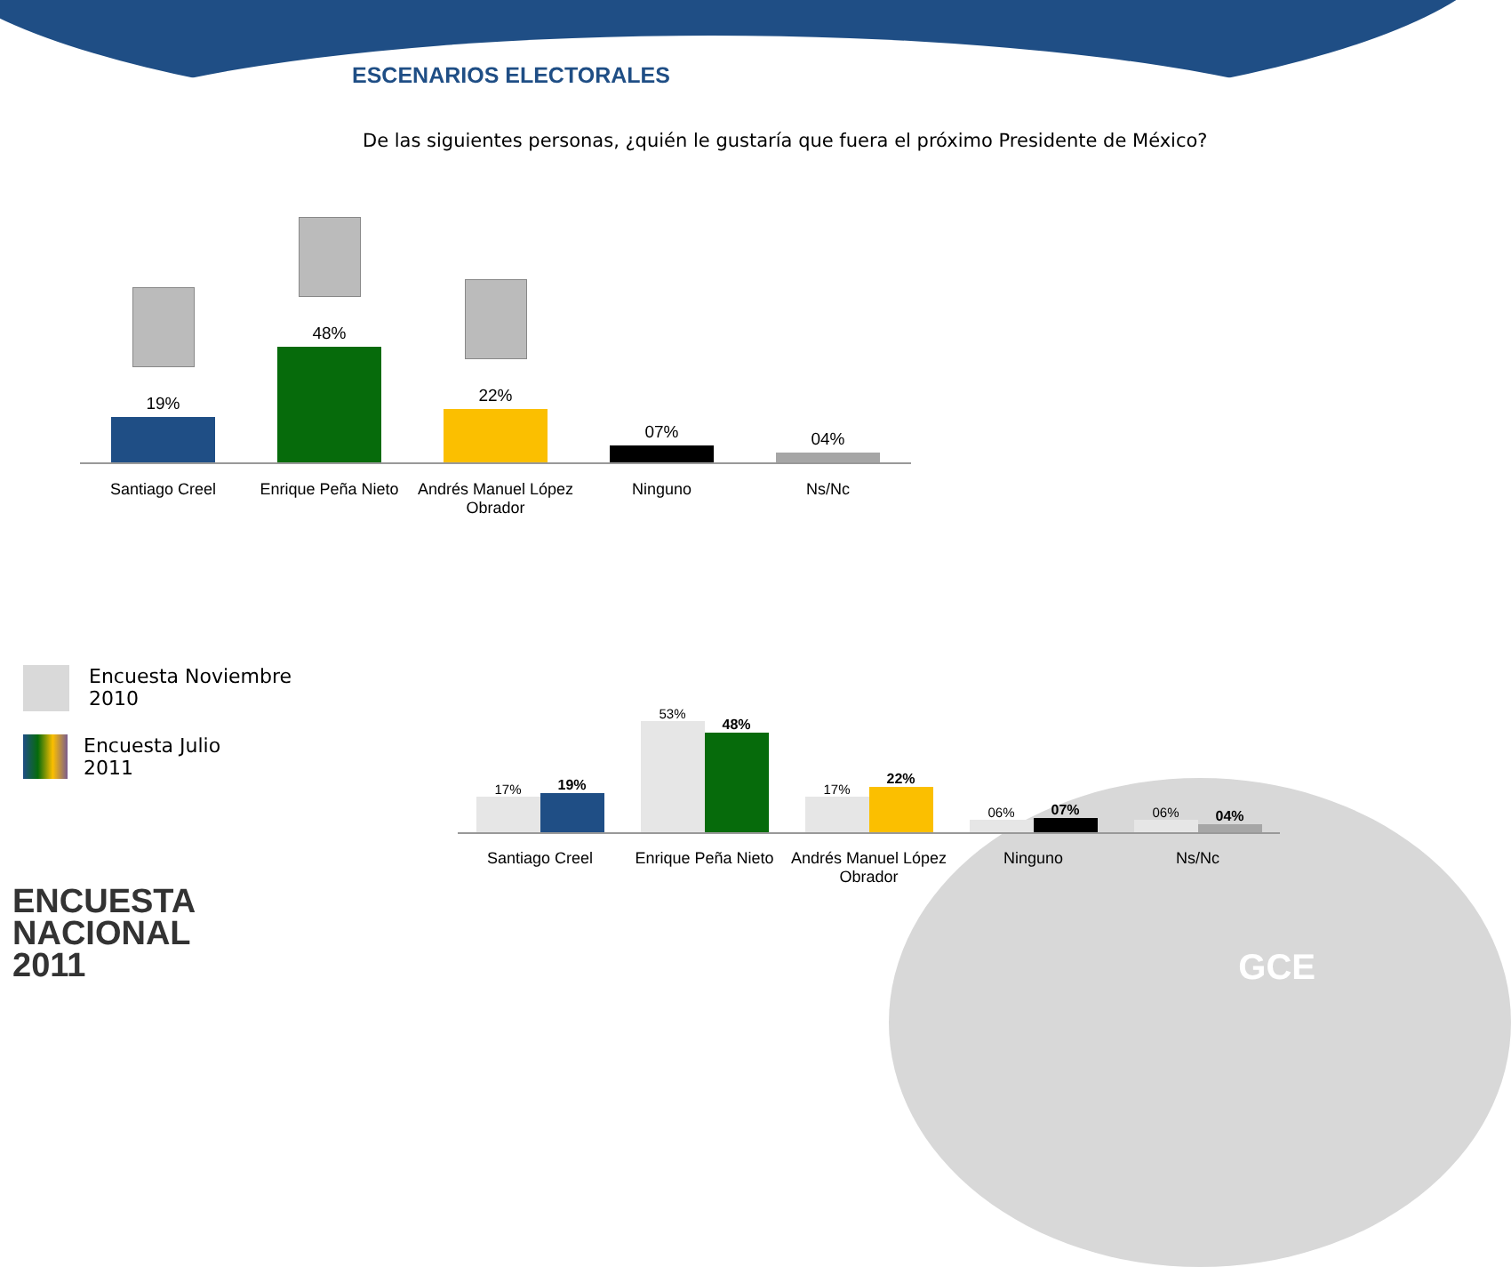ESCENARIOS ELECTORALES
De las siguientes personas, ¿quién le gustaría que fuera el próximo Presidente de México?
19%
48%
22%
07%
04%
Santiago Creel Enrique Peña Nieto
Andrés Manuel López Obrador
Ninguno Ns/Nc
Encuesta Noviembre
2010
Encuesta Julio
2011
17%
19%
53%
48%
17%
22%
06%
07%
06%
04%
Santiago Creel Enrique Peña Nieto
Andrés Manuel López Obrador
Ninguno Ns/Nc
ENCUESTA
NACIONAL
2011
GCE